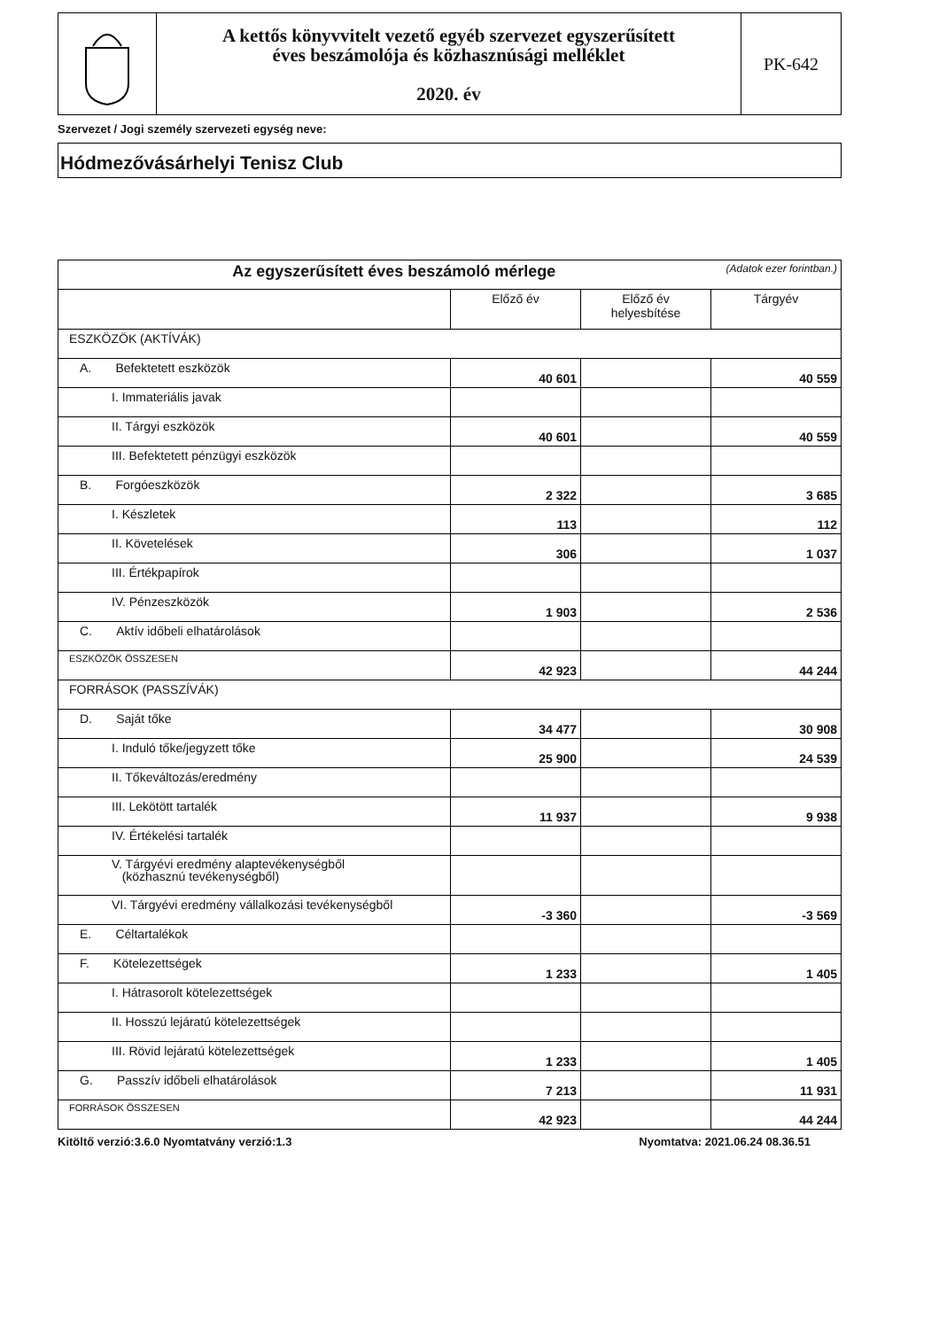A kettős könyvvitelt vezető egyéb szervezet egyszerűsített
éves beszámolója és közhasznúsági melléklet
2020. év
PK-642
Szervezet / Jogi személy szervezeti egység neve:
Hódmezővásárhelyi Tenisz Club
| Az egyszerűsített éves beszámoló mérlege (Adatok ezer forintban.) | | | |
| --- | --- | --- | --- |
| | Előző év | Előző év helyesbítése | Tárgyév |
| ESZKÖZÖK (AKTÍVÁK) | | | |
| A. Befektetett eszközök | 40 601 | | 40 559 |
| I. Immateriális javak | | | |
| II. Tárgyi eszközök | 40 601 | | 40 559 |
| III. Befektetett pénzügyi eszközök | | | |
| B. Forgóeszközök | 2 322 | | 3 685 |
| I. Készletek | 113 | | 112 |
| II. Követelések | 306 | | 1 037 |
| III. Értékpapírok | | | |
| IV. Pénzeszközök | 1 903 | | 2 536 |
| C. Aktív időbeli elhatárolások | | | |
| ESZKÖZÖK ÖSSZESEN | 42 923 | | 44 244 |
| FORRÁSOK (PASSZÍVÁK) | | | |
| D. Saját tőke | 34 477 | | 30 908 |
| I. Induló tőke/jegyzett tőke | 25 900 | | 24 539 |
| II. Tőkeváltozás/eredmény | | | |
| III. Lekötött tartalék | 11 937 | | 9 938 |
| IV. Értékelési tartalék | | | |
| V. Tárgyévi eredmény alaptevékenységből (közhasznú tevékenységből) | | | |
| VI. Tárgyévi eredmény vállalkozási tevékenységből | -3 360 | | -3 569 |
| E. Céltartalékok | | | |
| F. Kötelezettségek | 1 233 | | 1 405 |
| I. Hátrasorolt kötelezettségek | | | |
| II. Hosszú lejáratú kötelezettségek | | | |
| III. Rövid lejáratú kötelezettségek | 1 233 | | 1 405 |
| G. Passzív időbeli elhatárolások | 7 213 | | 11 931 |
| FORRÁSOK ÖSSZESEN | 42 923 | | 44 244 |
Kitöltő verzió:3.6.0 Nyomtatvány verzió:1.3 Nyomtatva: 2021.06.24 08.36.51